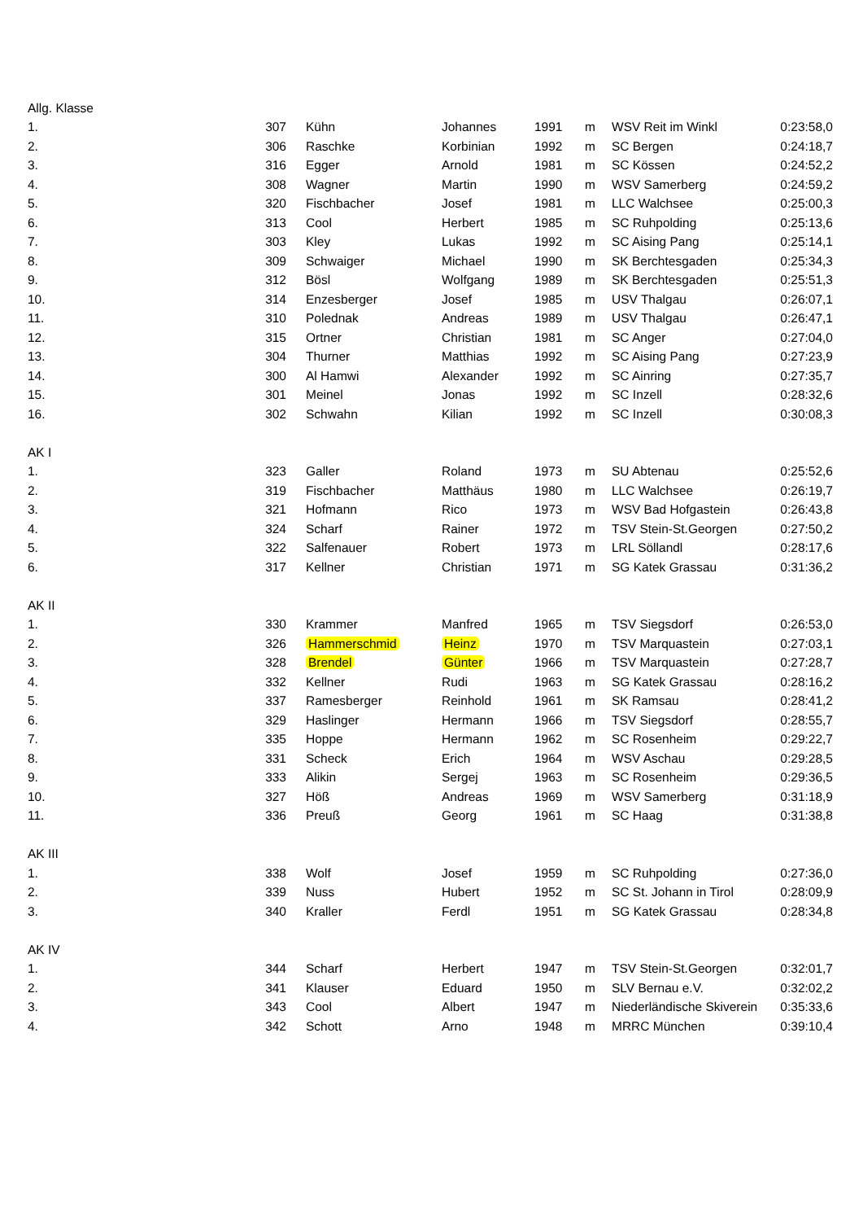| Allg. Klasse | | | | | | | |
| 1. | 307 | Kühn | Johannes | 1991 | m | WSV Reit im Winkl | 0:23:58,0 |
| 2. | 306 | Raschke | Korbinian | 1992 | m | SC Bergen | 0:24:18,7 |
| 3. | 316 | Egger | Arnold | 1981 | m | SC Kössen | 0:24:52,2 |
| 4. | 308 | Wagner | Martin | 1990 | m | WSV Samerberg | 0:24:59,2 |
| 5. | 320 | Fischbacher | Josef | 1981 | m | LLC Walchsee | 0:25:00,3 |
| 6. | 313 | Cool | Herbert | 1985 | m | SC Ruhpolding | 0:25:13,6 |
| 7. | 303 | Kley | Lukas | 1992 | m | SC Aising Pang | 0:25:14,1 |
| 8. | 309 | Schwaiger | Michael | 1990 | m | SK Berchtesgaden | 0:25:34,3 |
| 9. | 312 | Bösl | Wolfgang | 1989 | m | SK Berchtesgaden | 0:25:51,3 |
| 10. | 314 | Enzesberger | Josef | 1985 | m | USV Thalgau | 0:26:07,1 |
| 11. | 310 | Polednak | Andreas | 1989 | m | USV Thalgau | 0:26:47,1 |
| 12. | 315 | Ortner | Christian | 1981 | m | SC Anger | 0:27:04,0 |
| 13. | 304 | Thurner | Matthias | 1992 | m | SC Aising Pang | 0:27:23,9 |
| 14. | 300 | Al Hamwi | Alexander | 1992 | m | SC Ainring | 0:27:35,7 |
| 15. | 301 | Meinel | Jonas | 1992 | m | SC Inzell | 0:28:32,6 |
| 16. | 302 | Schwahn | Kilian | 1992 | m | SC Inzell | 0:30:08,3 |
| AK I | | | | | | | |
| 1. | 323 | Galler | Roland | 1973 | m | SU Abtenau | 0:25:52,6 |
| 2. | 319 | Fischbacher | Matthäus | 1980 | m | LLC Walchsee | 0:26:19,7 |
| 3. | 321 | Hofmann | Rico | 1973 | m | WSV Bad Hofgastein | 0:26:43,8 |
| 4. | 324 | Scharf | Rainer | 1972 | m | TSV Stein-St.Georgen | 0:27:50,2 |
| 5. | 322 | Salfenauer | Robert | 1973 | m | LRL Söllandl | 0:28:17,6 |
| 6. | 317 | Kellner | Christian | 1971 | m | SG Katek Grassau | 0:31:36,2 |
| AK II | | | | | | | |
| 1. | 330 | Krammer | Manfred | 1965 | m | TSV Siegsdorf | 0:26:53,0 |
| 2. | 326 | Hammerschmid | Heinz | 1970 | m | TSV Marquastein | 0:27:03,1 |
| 3. | 328 | Brendel | Günter | 1966 | m | TSV Marquastein | 0:27:28,7 |
| 4. | 332 | Kellner | Rudi | 1963 | m | SG Katek Grassau | 0:28:16,2 |
| 5. | 337 | Ramesberger | Reinhold | 1961 | m | SK Ramsau | 0:28:41,2 |
| 6. | 329 | Haslinger | Hermann | 1966 | m | TSV Siegsdorf | 0:28:55,7 |
| 7. | 335 | Hoppe | Hermann | 1962 | m | SC Rosenheim | 0:29:22,7 |
| 8. | 331 | Scheck | Erich | 1964 | m | WSV Aschau | 0:29:28,5 |
| 9. | 333 | Alikin | Sergej | 1963 | m | SC Rosenheim | 0:29:36,5 |
| 10. | 327 | Höß | Andreas | 1969 | m | WSV Samerberg | 0:31:18,9 |
| 11. | 336 | Preuß | Georg | 1961 | m | SC Haag | 0:31:38,8 |
| AK III | | | | | | | |
| 1. | 338 | Wolf | Josef | 1959 | m | SC Ruhpolding | 0:27:36,0 |
| 2. | 339 | Nuss | Hubert | 1952 | m | SC St. Johann in Tirol | 0:28:09,9 |
| 3. | 340 | Kraller | Ferdl | 1951 | m | SG Katek Grassau | 0:28:34,8 |
| AK IV | | | | | | | |
| 1. | 344 | Scharf | Herbert | 1947 | m | TSV Stein-St.Georgen | 0:32:01,7 |
| 2. | 341 | Klauser | Eduard | 1950 | m | SLV Bernau e.V. | 0:32:02,2 |
| 3. | 343 | Cool | Albert | 1947 | m | Niederländische Skiverein | 0:35:33,6 |
| 4. | 342 | Schott | Arno | 1948 | m | MRRC München | 0:39:10,4 |